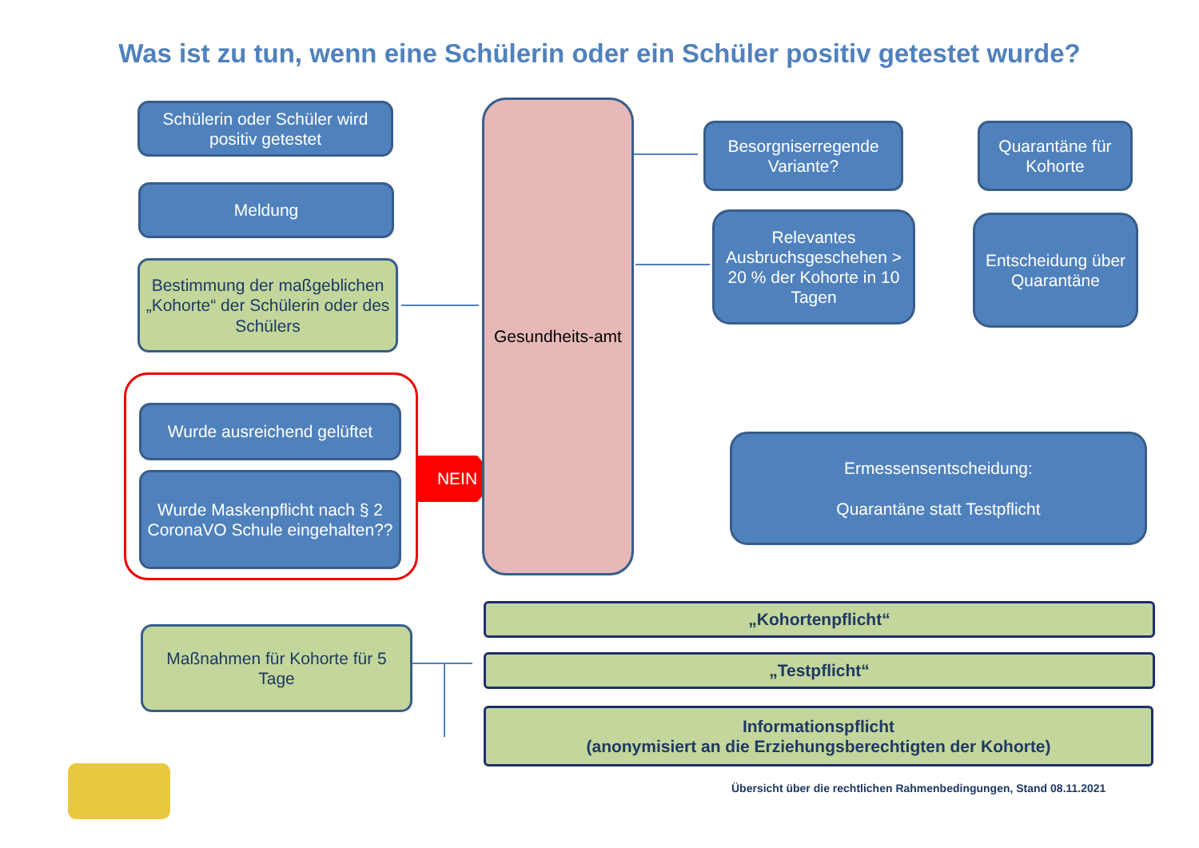Was ist zu tun, wenn eine Schülerin oder ein Schüler positiv getestet wurde?
Schülerin oder Schüler wird positiv getestet
Meldung
Bestimmung der maßgeblichen „Kohorte“ der Schülerin oder des Schülers
Wurde ausreichend gelüftet
Wurde Maskenpflicht nach § 2 CoronaVO Schule eingehalten??
NEIN
Gesundheits-amt
Besorgniserregende Variante?
Quarantäne für Kohorte
Relevantes Ausbruchsgeschehen > 20 % der Kohorte in 10 Tagen
Entscheidung über Quarantäne
Ermessensentscheidung:
Quarantäne statt Testpflicht
Maßnahmen für Kohorte für 5 Tage
„Kohortenpflicht“
„Testpflicht“
Informationspflicht
(anonymisiert an die Erziehungsberechtigten der Kohorte)
Übersicht über die rechtlichen Rahmenbedingungen, Stand 08.11.2021